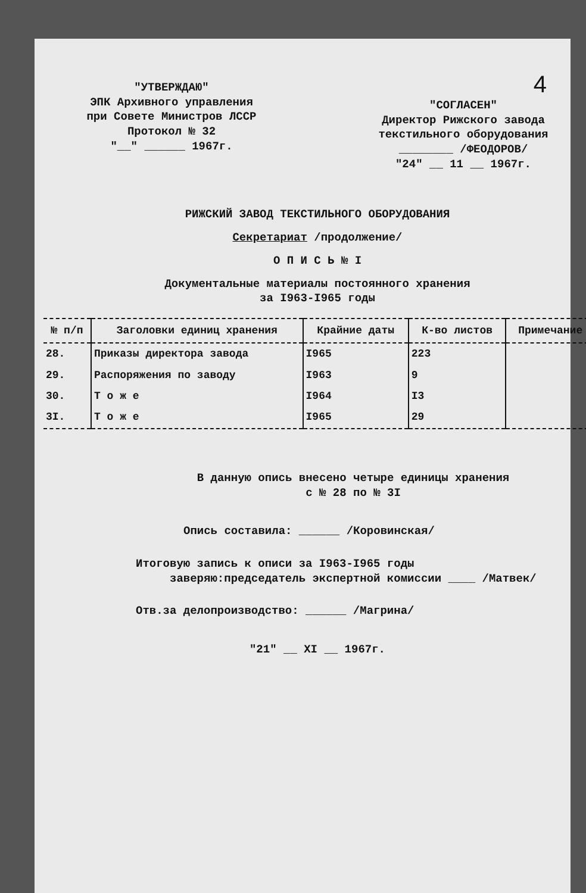4
"УТВЕРЖДАЮ"
ЭПК Архивного управления
при Совете Министров ЛССР
Протокол № 32
"__" ______ 1967г.
"СОГЛАСЕН"
Директор Рижского завода
текстильного оборудования
________ /ФЕОДОРОВ/
"24" __ 11 __ 1967г.
РИЖСКИЙ ЗАВОД ТЕКСТИЛЬНОГО ОБОРУДОВАНИЯ
Секретариат /продолжение/
О П И С Ь № I
Документальные материалы постоянного хранения
за I963-I965 годы
| № п/п | Заголовки единиц хранения | Крайние даты | К-во листов | Примечание |
| --- | --- | --- | --- | --- |
| 28. | Приказы директора завода | I965 | 223 | |
| 29. | Распоряжения по заводу | I963 | 9 | |
| 30. | Т о ж е | I964 | I3 | |
| 3I. | Т о ж е | I965 | 29 | |
В данную опись внесено четыре единицы хранения
с № 28 по № 3I
Опись составила: ______ /Коровинская/
Итоговую запись к описи за I963-I965 годы
заверяю:председатель экспертной комиссии ____ /Матвек/
Отв.за делопроизводство: ______ /Магрина/
"21" __ XI __ 1967г.